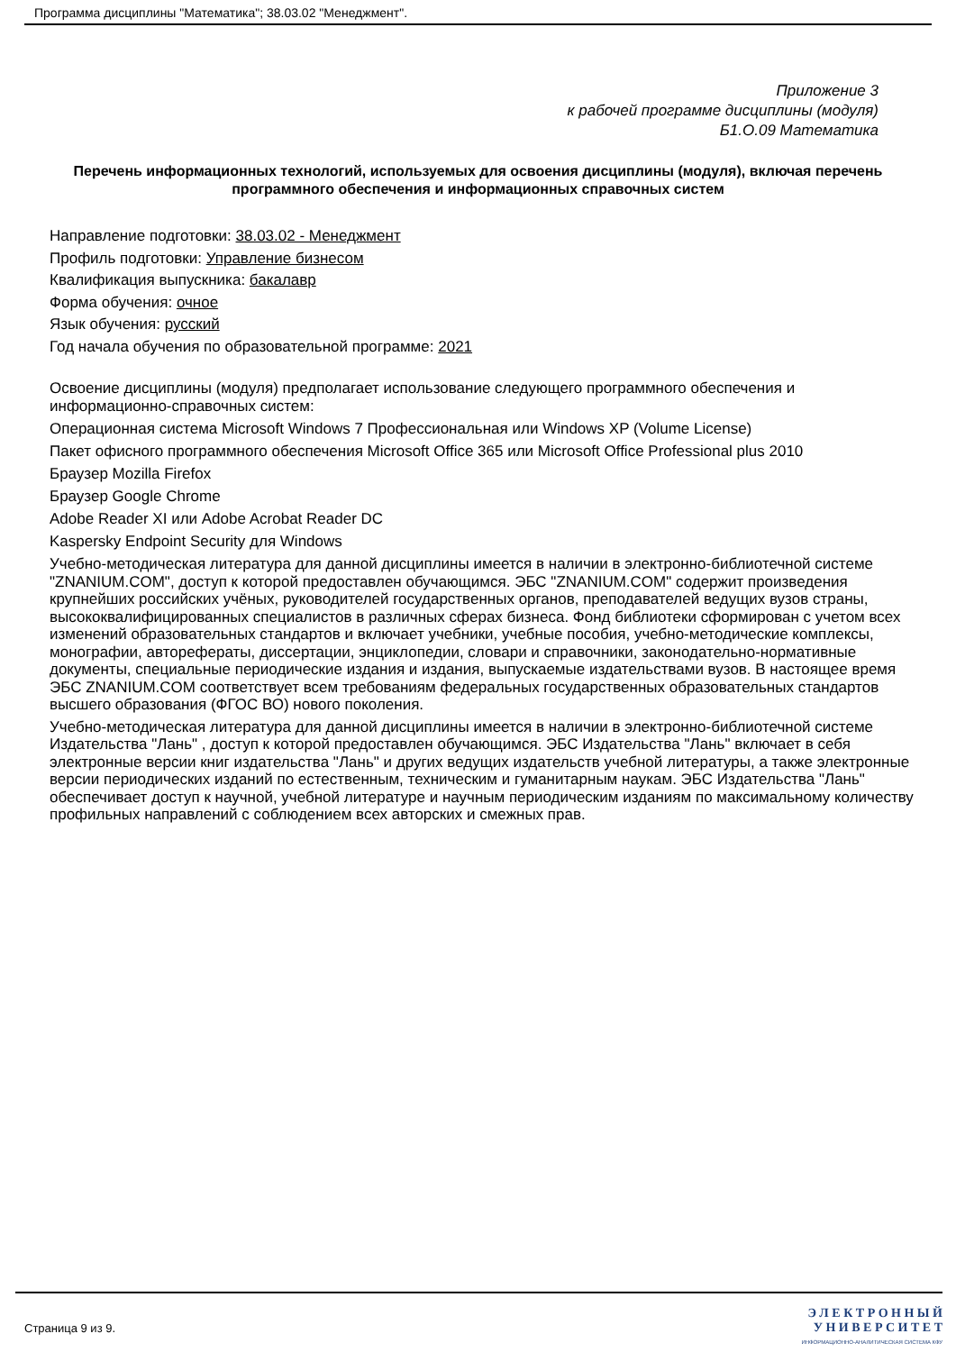Программа дисциплины "Математика"; 38.03.02 "Менеджмент".
Приложение 3
к рабочей программе дисциплины (модуля)
Б1.О.09 Математика
Перечень информационных технологий, используемых для освоения дисциплины (модуля), включая перечень программного обеспечения и информационных справочных систем
Направление подготовки: 38.03.02 - Менеджмент
Профиль подготовки: Управление бизнесом
Квалификация выпускника: бакалавр
Форма обучения: очное
Язык обучения: русский
Год начала обучения по образовательной программе: 2021
Освоение дисциплины (модуля) предполагает использование следующего программного обеспечения и информационно-справочных систем:
Операционная система Microsoft Windows 7 Профессиональная или Windows XP (Volume License)
Пакет офисного программного обеспечения Microsoft Office 365 или Microsoft Office Professional plus 2010
Браузер Mozilla Firefox
Браузер Google Chrome
Adobe Reader XI или Adobe Acrobat Reader DC
Kaspersky Endpoint Security для Windows
Учебно-методическая литература для данной дисциплины имеется в наличии в электронно-библиотечной системе "ZNANIUM.COM", доступ к которой предоставлен обучающимся. ЭБС "ZNANIUM.COM" содержит произведения крупнейших российских учёных, руководителей государственных органов, преподавателей ведущих вузов страны, высококвалифицированных специалистов в различных сферах бизнеса. Фонд библиотеки сформирован с учетом всех изменений образовательных стандартов и включает учебники, учебные пособия, учебно-методические комплексы, монографии, авторефераты, диссертации, энциклопедии, словари и справочники, законодательно-нормативные документы, специальные периодические издания и издания, выпускаемые издательствами вузов. В настоящее время ЭБС ZNANIUM.COM соответствует всем требованиям федеральных государственных образовательных стандартов высшего образования (ФГОС ВО) нового поколения.
Учебно-методическая литература для данной дисциплины имеется в наличии в электронно-библиотечной системе Издательства "Лань" , доступ к которой предоставлен обучающимся. ЭБС Издательства "Лань" включает в себя электронные версии книг издательства "Лань" и других ведущих издательств учебной литературы, а также электронные версии периодических изданий по естественным, техническим и гуманитарным наукам. ЭБС Издательства "Лань" обеспечивает доступ к научной, учебной литературе и научным периодическим изданиям по максимальному количеству профильных направлений с соблюдением всех авторских и смежных прав.
Страница 9 из 9.
Э Л Е К Т Р О Н Н Ы Й
У Н И В Е Р С И Т Е Т
ИНФОРМАЦИОННО-АНАЛИТИЧЕСКАЯ СИСТЕМА КФУ